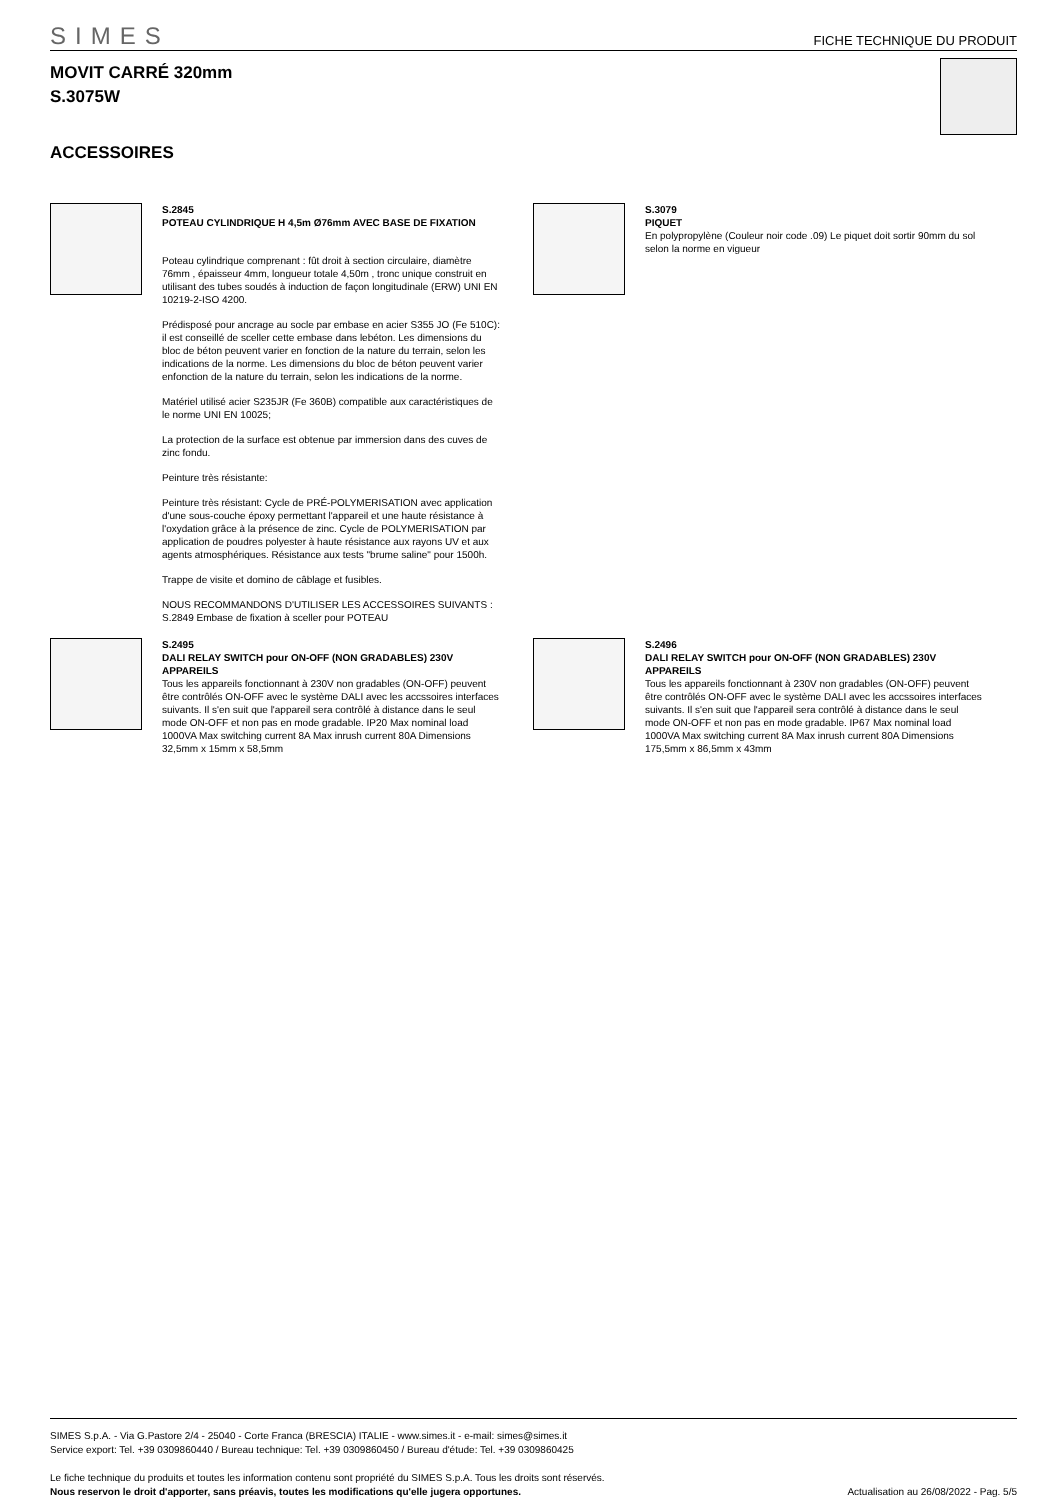SIMES
FICHE TECHNIQUE DU PRODUIT
MOVIT CARRÉ 320mm
S.3075W
ACCESSOIRES
S.2845
POTEAU CYLINDRIQUE H 4,5m Ø76mm AVEC BASE DE FIXATION
Poteau cylindrique comprenant : fût droit à section circulaire, diamètre 76mm , épaisseur 4mm, longueur totale 4,50m , tronc unique construit en utilisant des tubes soudés à induction de façon longitudinale (ERW) UNI EN 10219-2-ISO 4200.
Prédisposé pour ancrage au socle par embase en acier S355 JO (Fe 510C): il est conseillé de sceller cette embase dans lebéton. Les dimensions du bloc de béton peuvent varier en fonction de la nature du terrain, selon les indications de la norme. Les dimensions du bloc de béton peuvent varier enfonction de la nature du terrain, selon les indications de la norme.
Matériel utilisé acier S235JR (Fe 360B) compatible aux caractéristiques de le norme UNI EN 10025;
La protection de la surface est obtenue par immersion dans des cuves de zinc fondu.
Peinture très résistante:
Peinture très résistant: Cycle de PRÉ-POLYMERISATION avec application d'une sous-couche époxy permettant l'appareil et une haute résistance à l'oxydation grâce à la présence de zinc. Cycle de POLYMERISATION par application de poudres polyester à haute résistance aux rayons UV et aux agents atmosphériques. Résistance aux tests "brume saline" pour 1500h.
Trappe de visite et domino de câblage et fusibles.
NOUS RECOMMANDONS D'UTILISER LES ACCESSOIRES SUIVANTS :
S.2849 Embase de fixation à sceller pour POTEAU
S.3079
PIQUET
En polypropylène (Couleur noir code .09) Le piquet doit sortir 90mm du sol selon la norme en vigueur
S.2495
DALI RELAY SWITCH pour ON-OFF (NON GRADABLES) 230V APPAREILS
Tous les appareils fonctionnant à 230V non gradables (ON-OFF) peuvent être contrôlés ON-OFF avec le système DALI avec les accssoires interfaces suivants. Il s'en suit que l'appareil sera contrôlé à distance dans le seul mode ON-OFF et non pas en mode gradable. IP20 Max nominal load 1000VA Max switching current 8A Max inrush current 80A Dimensions 32,5mm x 15mm x 58,5mm
S.2496
DALI RELAY SWITCH pour ON-OFF (NON GRADABLES) 230V APPAREILS
Tous les appareils fonctionnant à 230V non gradables (ON-OFF) peuvent être contrôlés ON-OFF avec le système DALI avec les accssoires interfaces suivants. Il s'en suit que l'appareil sera contrôlé à distance dans le seul mode ON-OFF et non pas en mode gradable. IP67 Max nominal load 1000VA Max switching current 8A Max inrush current 80A Dimensions 175,5mm x 86,5mm x 43mm
SIMES S.p.A. - Via G.Pastore 2/4 - 25040 - Corte Franca (BRESCIA) ITALIE - www.simes.it - e-mail: simes@simes.it
Service export: Tel. +39 0309860440 / Bureau technique: Tel. +39 0309860450 / Bureau d'étude: Tel. +39 0309860425
Le fiche technique du produits et toutes les information contenu sont propriété du SIMES S.p.A. Tous les droits sont réservés.
Nous reservon le droit d'apporter, sans préavis, toutes les modifications qu'elle jugera opportunes. Actualisation au 26/08/2022 - Pag. 5/5